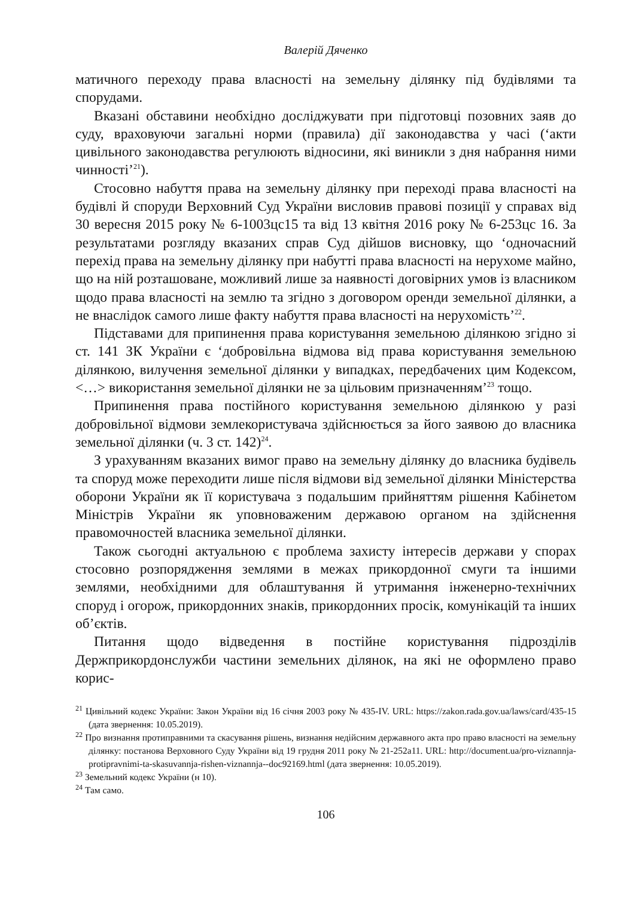Валерій Дяченко
матичного переходу права власності на земельну ділянку під будівлями та спорудами.
Вказані обставини необхідно досліджувати при підготовці позовних заяв до суду, враховуючи загальні норми (правила) дії законодавства у часі (‘акти цивільного законодавства регулюють відносини, які виникли з дня набрання ними чинності’<sup>21</sup>).
Стосовно набуття права на земельну ділянку при переході права власності на будівлі й споруди Верховний Суд України висловив правові позиції у справах від 30 вересня 2015 року № 6-1003цс15 та від 13 квітня 2016 року № 6-253цс 16. За результатами розгляду вказаних справ Суд дійшов висновку, що ‘одночасний перехід права на земельну ділянку при набутті права власності на нерухоме майно, що на ній розташоване, можливий лише за наявності договірних умов із власником щодо права власності на землю та згідно з договором оренди земельної ділянки, а не внаслідок самого лише факту набуття права власності на нерухомість’<sup>22</sup>.
Підставами для припинення права користування земельною ділянкою згідно зі ст. 141 ЗК України є ‘добровільна відмова від права користування земельною ділянкою, вилучення земельної ділянки у випадках, передбачених цим Кодексом, <…> використання земельної ділянки не за цільовим призначенням’<sup>23</sup> тощо.
Припинення права постійного користування земельною ділянкою у разі добровільної відмови землекористувача здійснюється за його заявою до власника земельної ділянки (ч. 3 ст. 142)<sup>24</sup>.
З урахуванням вказаних вимог право на земельну ділянку до власника будівель та споруд може переходити лише після відмови від земельної ділянки Міністерства оборони України як її користувача з подальшим прийняттям рішення Кабінетом Міністрів України як уповноваженим державою органом на здійснення правомочностей власника земельної ділянки.
Також сьогодні актуальною є проблема захисту інтересів держави у спорах стосовно розпорядження землями в межах прикордонної смуги та іншими землями, необхідними для облаштування й утримання інженерно-технічних споруд і огорож, прикордонних знаків, прикордонних просік, комунікацій та інших об’єктів.
Питання щодо відведення в постійне користування підрозділів Держприкордонслужби частини земельних ділянок, на які не оформлено право корис-
<sup>21</sup> Цивільний кодекс України: Закон України від 16 січня 2003 року № 435-IV. URL: https://zakon.rada.gov.ua/laws/card/435-15 (дата звернення: 10.05.2019).
<sup>22</sup> Про визнання протиправними та скасування рішень, визнання недійсним державного акта про право власності на земельну ділянку: постанова Верховного Суду України від 19 грудня 2011 року № 21-252а11. URL: http://document.ua/pro-viznannja-protipravnimi-ta-skasuvannja-rishen-viznannja--doc92169.html (дата звернення: 10.05.2019).
<sup>23</sup> Земельний кодекс України (н 10).
<sup>24</sup> Там само.
106